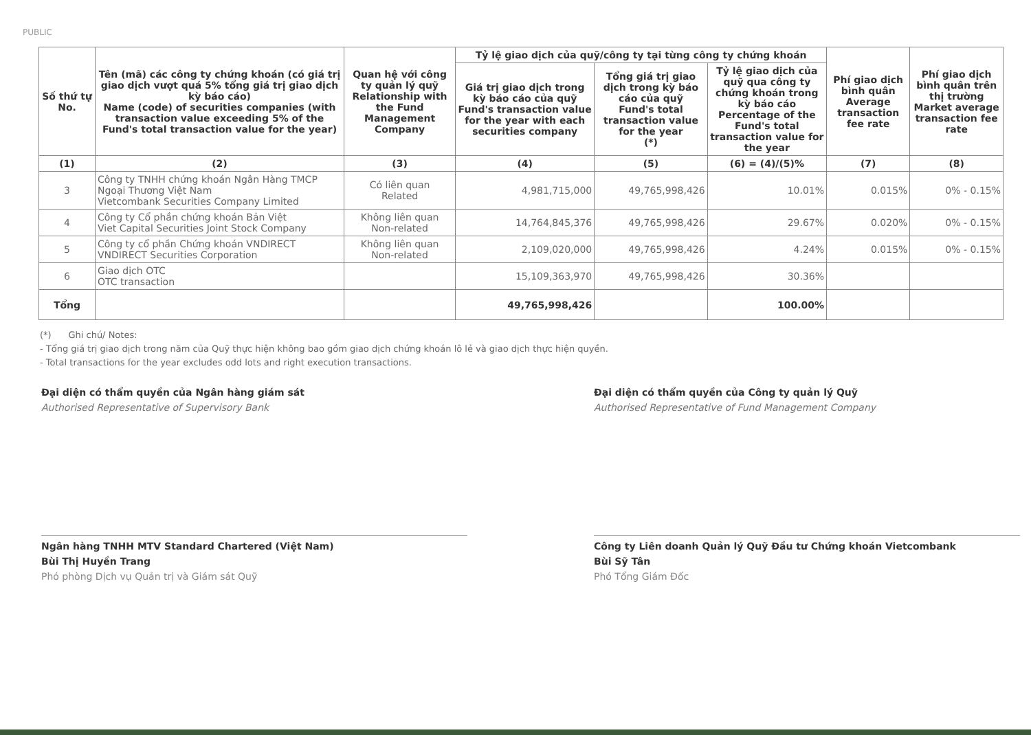PUBLIC
| Số thứ tự No. | Tên (mã) các công ty chứng khoán (có giá trị giao dịch vượt quá 5% tổng giá trị giao dịch kỳ báo cáo) Name (code) of securities companies (with transaction value exceeding 5% of the Fund's total transaction value for the year) | Quan hệ với công ty quản lý quỹ Relationship with the Fund Management Company | Tỷ lệ giao dịch của quỹ/công ty tại từng công ty chứng khoán | | | Phí giao dịch bình quân Average transaction fee rate | Phí giao dịch bình quân trên thị trường Market average transaction fee rate |
| --- | --- | --- | --- | --- | --- | --- | --- |
| | | | Giá trị giao dịch trong kỳ báo cáo của quỹ Fund's transaction value for the year with each securities company | Tổng giá trị giao dịch trong kỳ báo cáo của quỹ Fund's total transaction value for the year (*) | Tỷ lệ giao dịch của quỹ qua công ty chứng khoán trong kỳ báo cáo Percentage of the Fund's total transaction value for the year | | |
| (1) | (2) | (3) | (4) | (5) | (6) = (4)/(5)% | (7) | (8) |
| 3 | Công ty TNHH chứng khoán Ngân Hàng TMCP Ngoại Thương Việt Nam Vietcombank Securities Company Limited | Có liên quan Related | 4,981,715,000 | 49,765,998,426 | 10.01% | 0.015% | 0% - 0.15% |
| 4 | Công ty Cổ phần chứng khoán Bản Việt Viet Capital Securities Joint Stock Company | Không liên quan Non-related | 14,764,845,376 | 49,765,998,426 | 29.67% | 0.020% | 0% - 0.15% |
| 5 | Công ty cổ phần Chứng khoán VNDIRECT VNDIRECT Securities Corporation | Không liên quan Non-related | 2,109,020,000 | 49,765,998,426 | 4.24% | 0.015% | 0% - 0.15% |
| 6 | Giao dịch OTC OTC transaction | | 15,109,363,970 | 49,765,998,426 | 30.36% | | |
| Tổng | | | 49,765,998,426 | | 100.00% | | |
(*) Ghi chú/ Notes:
- Tổng giá trị giao dịch trong năm của Quỹ thực hiện không bao gồm giao dịch chứng khoán lô lẻ và giao dịch thực hiện quyền.
- Total transactions for the year excludes odd lots and right execution transactions.
Đại diện có thẩm quyền của Ngân hàng giám sát
Authorised Representative of Supervisory Bank
Ngân hàng TNHH MTV Standard Chartered (Việt Nam)
Bùi Thị Huyền Trang
Phó phòng Dịch vụ Quản trị và Giám sát Quỹ
Đại diện có thẩm quyền của Công ty quản lý Quỹ
Authorised Representative of Fund Management Company
Công ty Liên doanh Quản lý Quỹ Đầu tư Chứng khoán Vietcombank
Bùi Sỹ Tân
Phó Tổng Giám Đốc